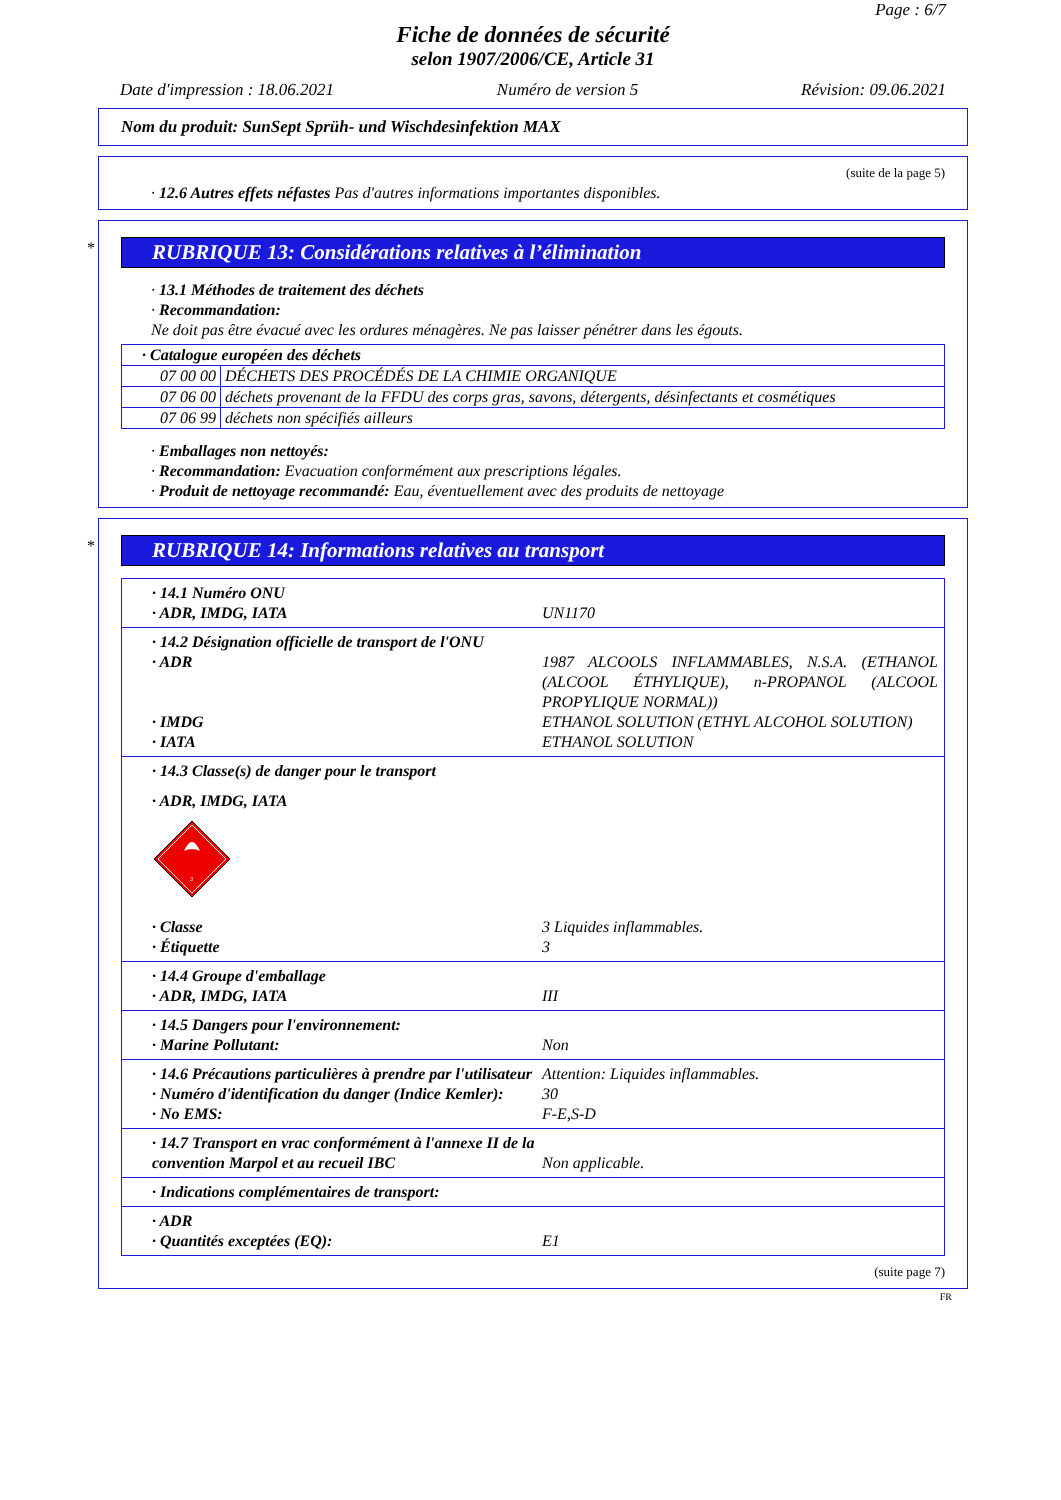Page : 6/7
Fiche de données de sécurité
selon 1907/2006/CE, Article 31
Date d'impression : 18.06.2021 Numéro de version 5 Révision: 09.06.2021
Nom du produit: SunSept Sprüh- und Wischdesinfektion MAX
(suite de la page 5)
· 12.6 Autres effets néfastes Pas d'autres informations importantes disponibles.
*
RUBRIQUE 13: Considérations relatives à l’élimination
· 13.1 Méthodes de traitement des déchets
· Recommandation:
Ne doit pas être évacué avec les ordures ménagères. Ne pas laisser pénétrer dans les égouts.
| · Catalogue européen des déchets | |
| 07 00 00 | DÉCHETS DES PROCÉDÉS DE LA CHIMIE ORGANIQUE |
| 07 06 00 | déchets provenant de la FFDU des corps gras, savons, détergents, désinfectants et cosmétiques |
| 07 06 99 | déchets non spécifiés ailleurs |
· Emballages non nettoyés:
· Recommandation: Evacuation conformément aux prescriptions légales.
· Produit de nettoyage recommandé: Eau, éventuellement avec des produits de nettoyage
*
RUBRIQUE 14: Informations relatives au transport
· 14.1 Numéro ONU
· ADR, IMDG, IATA UN1170
· 14.2 Désignation officielle de transport de l'ONU
· ADR 1987 ALCOOLS INFLAMMABLES, N.S.A. (ETHANOL (ALCOOL ÉTHYLIQUE), n-PROPANOL (ALCOOL PROPYLIQUE NORMAL))
· IMDG ETHANOL SOLUTION (ETHYL ALCOHOL SOLUTION)
· IATA ETHANOL SOLUTION
· 14.3 Classe(s) de danger pour le transport
· ADR, IMDG, IATA
3
· Classe 3 Liquides inflammables.
· Étiquette 3
· 14.4 Groupe d'emballage
· ADR, IMDG, IATA III
· 14.5 Dangers pour l'environnement:
· Marine Pollutant: Non
· 14.6 Précautions particulières à prendre par l'utilisateur Attention: Liquides inflammables.
· Numéro d'identification du danger (Indice Kemler): 30
· No EMS: F-E,S-D
· 14.7 Transport en vrac conformément à l'annexe II de la convention Marpol et au recueil IBC Non applicable.
· Indications complémentaires de transport:
· ADR
· Quantités exceptées (EQ): E1
(suite page 7)
FR